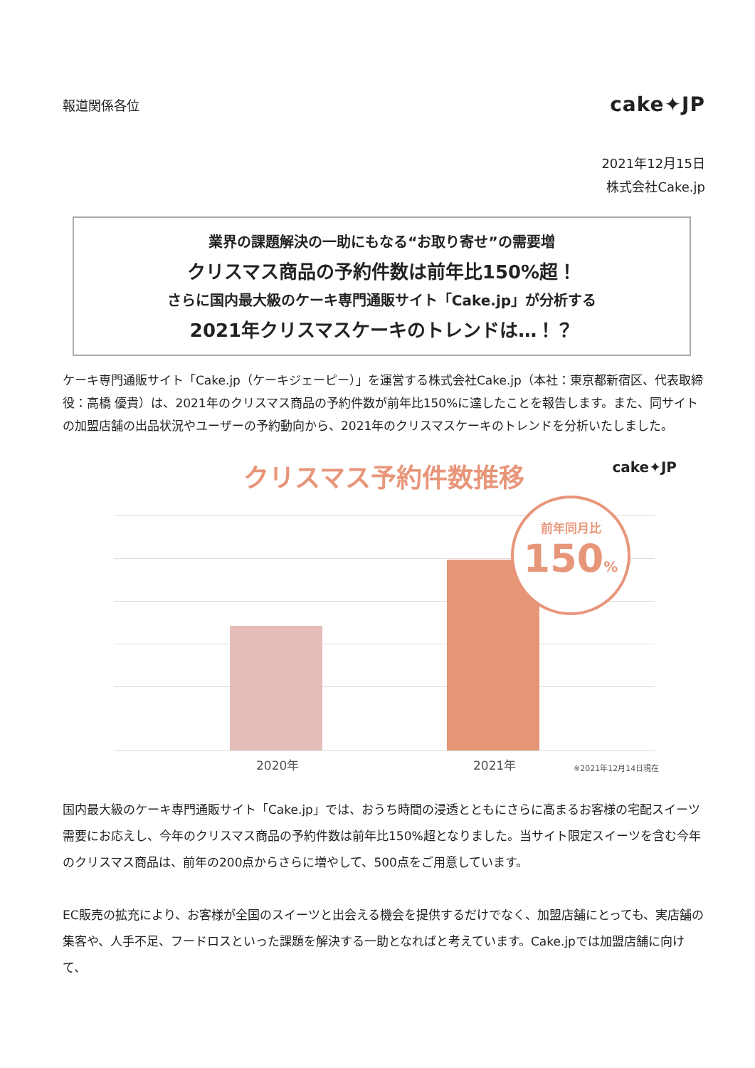報道関係各位 cake✦JP
2021年12月15日
株式会社Cake.jp
業界の課題解決の一助にもなる“お取り寄せ”の需要増
クリスマス商品の予約件数は前年比150%超！
さらに国内最大級のケーキ専門通販サイト「Cake.jp」が分析する
2021年クリスマスケーキのトレンドは…！？
ケーキ専門通販サイト「Cake.jp（ケーキジェーピー）」を運営する株式会社Cake.jp（本社：東京都新宿区、代表取締役：高橋 優貴）は、2021年のクリスマス商品の予約件数が前年比150%に達したことを報告します。また、同サイトの加盟店舗の出品状況やユーザーの予約動向から、2021年のクリスマスケーキのトレンドを分析いたしました。
クリスマス予約件数推移
cake✦JP
前年同月比
150%
2020年 2021年 ※2021年12月14日現在
国内最大級のケーキ専門通販サイト「Cake.jp」では、おうち時間の浸透とともにさらに高まるお客様の宅配スイーツ需要にお応えし、今年のクリスマス商品の予約件数は前年比150%超となりました。当サイト限定スイーツを含む今年のクリスマス商品は、前年の200点からさらに増やして、500点をご用意しています。
EC販売の拡充により、お客様が全国のスイーツと出会える機会を提供するだけでなく、加盟店舗にとっても、実店舗の集客や、人手不足、フードロスといった課題を解決する一助となればと考えています。Cake.jpでは加盟店舗に向けて、